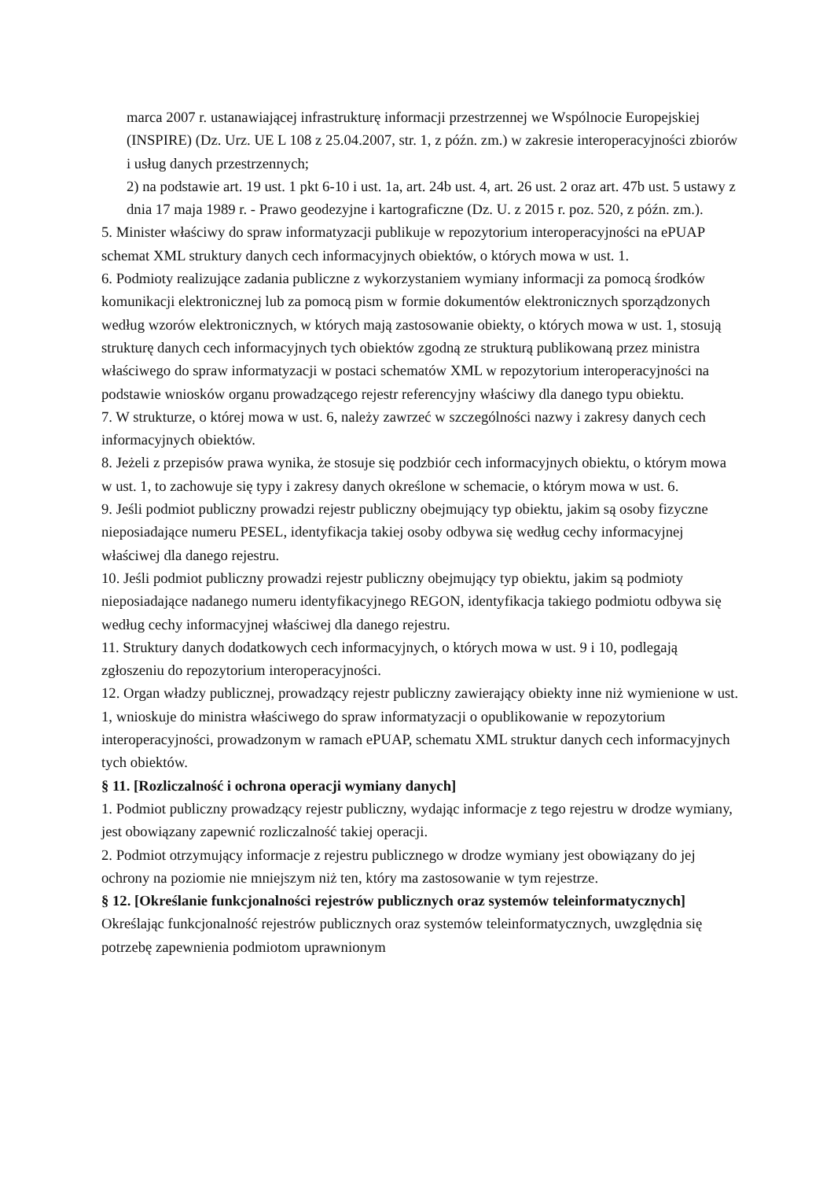marca 2007 r. ustanawiającej infrastrukturę informacji przestrzennej we Wspólnocie Europejskiej (INSPIRE) (Dz. Urz. UE L 108 z 25.04.2007, str. 1, z późn. zm.) w zakresie interoperacyjności zbiorów i usług danych przestrzennych;
2) na podstawie art. 19 ust. 1 pkt 6-10 i ust. 1a, art. 24b ust. 4, art. 26 ust. 2 oraz art. 47b ust. 5 ustawy z dnia 17 maja 1989 r. - Prawo geodezyjne i kartograficzne (Dz. U. z 2015 r. poz. 520, z późn. zm.).
5. Minister właściwy do spraw informatyzacji publikuje w repozytorium interoperacyjności na ePUAP schemat XML struktury danych cech informacyjnych obiektów, o których mowa w ust. 1.
6. Podmioty realizujące zadania publiczne z wykorzystaniem wymiany informacji za pomocą środków komunikacji elektronicznej lub za pomocą pism w formie dokumentów elektronicznych sporządzonych według wzorów elektronicznych, w których mają zastosowanie obiekty, o których mowa w ust. 1, stosują strukturę danych cech informacyjnych tych obiektów zgodną ze strukturą publikowaną przez ministra właściwego do spraw informatyzacji w postaci schematów XML w repozytorium interoperacyjności na podstawie wniosków organu prowadzącego rejestr referencyjny właściwy dla danego typu obiektu.
7. W strukturze, o której mowa w ust. 6, należy zawrzeć w szczególności nazwy i zakresy danych cech informacyjnych obiektów.
8. Jeżeli z przepisów prawa wynika, że stosuje się podzbiór cech informacyjnych obiektu, o którym mowa w ust. 1, to zachowuje się typy i zakresy danych określone w schemacie, o którym mowa w ust. 6.
9. Jeśli podmiot publiczny prowadzi rejestr publiczny obejmujący typ obiektu, jakim są osoby fizyczne nieposiadające numeru PESEL, identyfikacja takiej osoby odbywa się według cechy informacyjnej właściwej dla danego rejestru.
10. Jeśli podmiot publiczny prowadzi rejestr publiczny obejmujący typ obiektu, jakim są podmioty nieposiadające nadanego numeru identyfikacyjnego REGON, identyfikacja takiego podmiotu odbywa się według cechy informacyjnej właściwej dla danego rejestru.
11. Struktury danych dodatkowych cech informacyjnych, o których mowa w ust. 9 i 10, podlegają zgłoszeniu do repozytorium interoperacyjności.
12. Organ władzy publicznej, prowadzący rejestr publiczny zawierający obiekty inne niż wymienione w ust. 1, wnioskuje do ministra właściwego do spraw informatyzacji o opublikowanie w repozytorium interoperacyjności, prowadzonym w ramach ePUAP, schematu XML struktur danych cech informacyjnych tych obiektów.
§ 11. [Rozliczalność i ochrona operacji wymiany danych]
1. Podmiot publiczny prowadzący rejestr publiczny, wydając informacje z tego rejestru w drodze wymiany, jest obowiązany zapewnić rozliczalność takiej operacji.
2. Podmiot otrzymujący informacje z rejestru publicznego w drodze wymiany jest obowiązany do jej ochrony na poziomie nie mniejszym niż ten, który ma zastosowanie w tym rejestrze.
§ 12. [Określanie funkcjonalności rejestrów publicznych oraz systemów teleinformatycznych] Określając funkcjonalność rejestrów publicznych oraz systemów teleinformatycznych, uwzględnia się potrzebę zapewnienia podmiotom uprawnionym